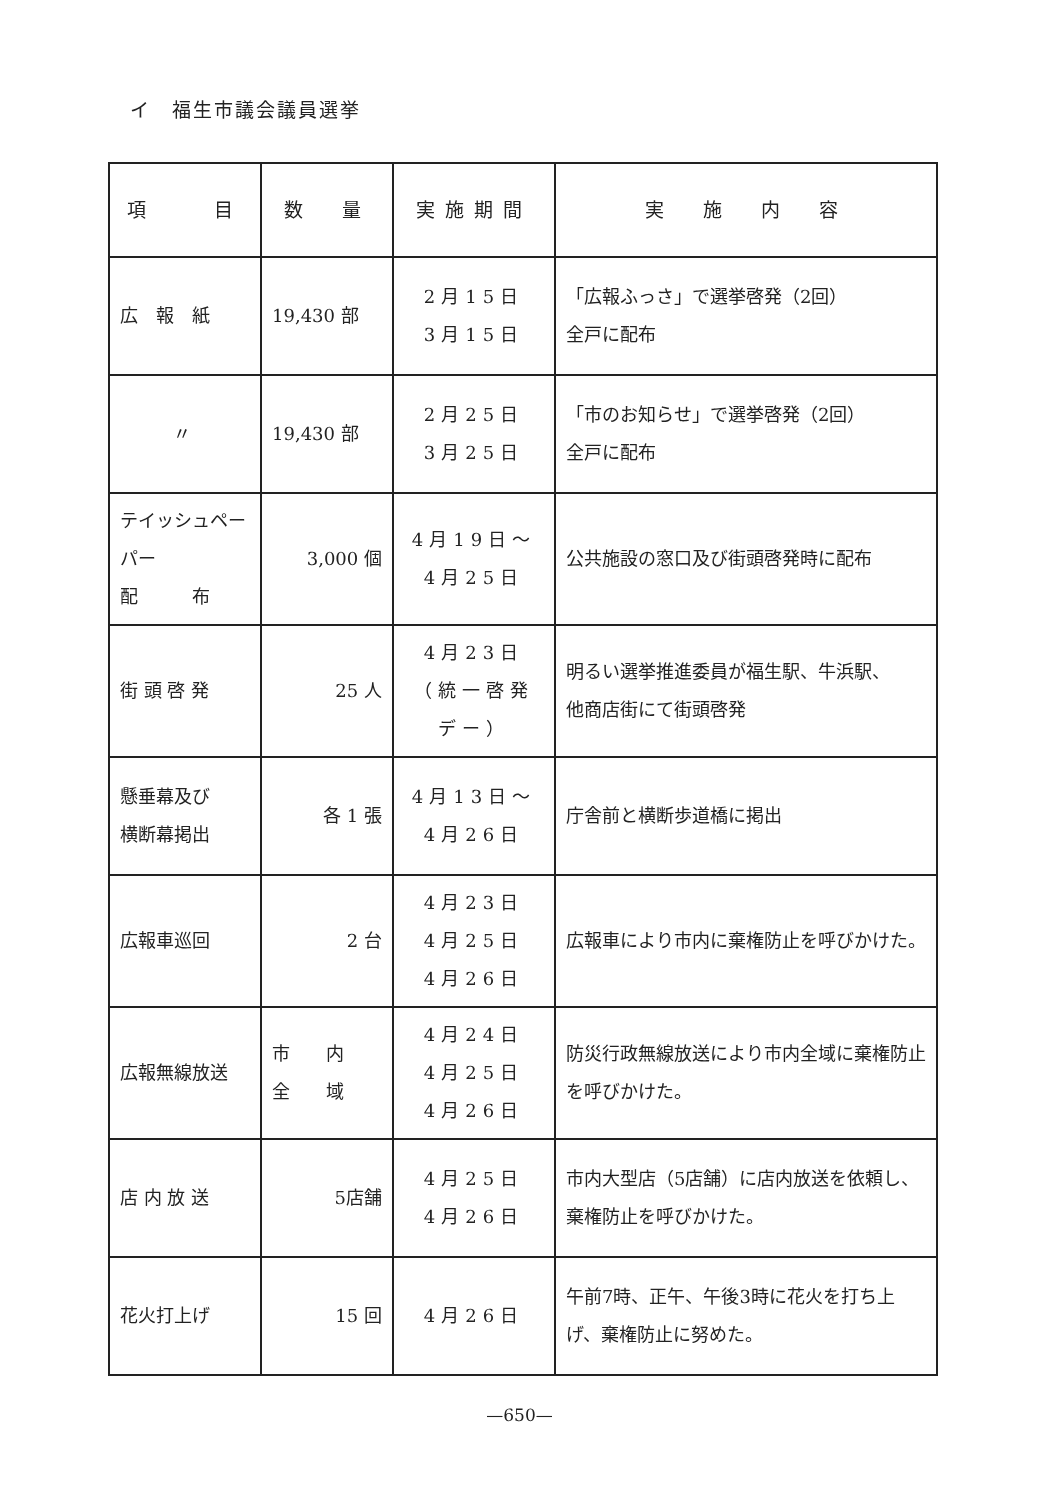イ　福生市議会議員選挙
| 項 目 | 数 量 | 実施期間 | 実 施 内 容 |
| --- | --- | --- | --- |
| 広 報 紙 | 19,430 部 | 2月15日 3月15日 | 「広報ふっさ」で選挙啓発（2回） 全戸に配布 |
| 〃 | 19,430 部 | 2月25日 3月25日 | 「市のお知らせ」で選挙啓発（2回） 全戸に配布 |
| テイッシュペーパー 配 布 | 3,000 個 | 4月19日～ 4月25日 | 公共施設の窓口及び街頭啓発時に配布 |
| 街 頭 啓 発 | 25 人 | 4月23日 （統一啓発デー） | 明るい選挙推進委員が福生駅、牛浜駅、 他商店街にて街頭啓発 |
| 懸垂幕及び 横断幕掲出 | 各 1 張 | 4月13日～ 4月26日 | 庁舎前と横断歩道橋に掲出 |
| 広報車巡回 | 2 台 | 4月23日 4月25日 4月26日 | 広報車により市内に棄権防止を呼びかけた。 |
| 広報無線放送 | 市 内 全 域 | 4月24日 4月25日 4月26日 | 防災行政無線放送により市内全域に棄権防止を呼びかけた。 |
| 店 内 放 送 | 5店舗 | 4月25日 4月26日 | 市内大型店（5店舗）に店内放送を依頼し、棄権防止を呼びかけた。 |
| 花火打上げ | 15 回 | 4月26日 | 午前7時、正午、午後3時に花火を打ち上げ、棄権防止に努めた。 |
—650—